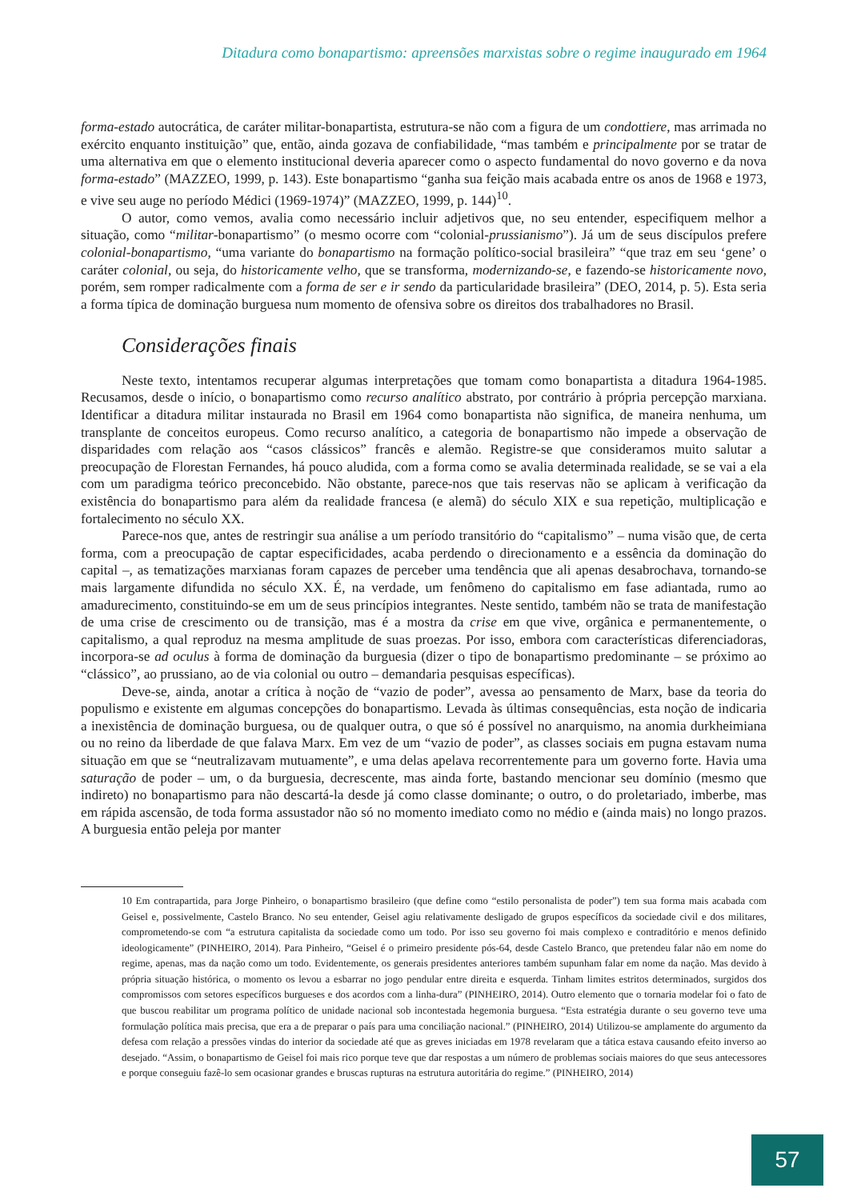Ditadura como bonapartismo: apreensões marxistas sobre o regime inaugurado em 1964
forma-estado autocrática, de caráter militar-bonapartista, estrutura-se não com a figura de um condottiere, mas arrimada no exército enquanto instituição” que, então, ainda gozava de confiabilidade, “mas também e principalmente por se tratar de uma alternativa em que o elemento institucional deveria aparecer como o aspecto fundamental do novo governo e da nova forma-estado” (MAZZEO, 1999, p. 143). Este bonapartismo “ganha sua feição mais acabada entre os anos de 1968 e 1973, e vive seu auge no período Médici (1969-1974)” (MAZZEO, 1999, p. 144)<sup>10</sup>.
O autor, como vemos, avalia como necessário incluir adjetivos que, no seu entender, especifiquem melhor a situação, como “militar-bonapartismo” (o mesmo ocorre com “colonial-prussianismo”). Já um de seus discípulos prefere colonial-bonapartismo, “uma variante do bonapartismo na formação político-social brasileira” “que traz em seu ‘gene’ o caráter colonial, ou seja, do historicamente velho, que se transforma, modernizando-se, e fazendo-se historicamente novo, porém, sem romper radicalmente com a forma de ser e ir sendo da particularidade brasileira” (DEO, 2014, p. 5). Esta seria a forma típica de dominação burguesa num momento de ofensiva sobre os direitos dos trabalhadores no Brasil.
Considerações finais
Neste texto, intentamos recuperar algumas interpretações que tomam como bonapartista a ditadura 1964-1985. Recusamos, desde o início, o bonapartismo como recurso analítico abstrato, por contrário à própria percepção marxiana. Identificar a ditadura militar instaurada no Brasil em 1964 como bonapartista não significa, de maneira nenhuma, um transplante de conceitos europeus. Como recurso analítico, a categoria de bonapartismo não impede a observação de disparidades com relação aos “casos clássicos” francês e alemão. Registre-se que consideramos muito salutar a preocupação de Florestan Fernandes, há pouco aludida, com a forma como se avalia determinada realidade, se se vai a ela com um paradigma teórico preconcebido. Não obstante, parece-nos que tais reservas não se aplicam à verificação da existência do bonapartismo para além da realidade francesa (e alemã) do século XIX e sua repetição, multiplicação e fortalecimento no século XX.
Parece-nos que, antes de restringir sua análise a um período transitório do “capitalismo” – numa visão que, de certa forma, com a preocupação de captar especificidades, acaba perdendo o direcionamento e a essência da dominação do capital –, as tematizações marxianas foram capazes de perceber uma tendência que ali apenas desabrochava, tornando-se mais largamente difundida no século XX. É, na verdade, um fenômeno do capitalismo em fase adiantada, rumo ao amadurecimento, constituindo-se em um de seus princípios integrantes. Neste sentido, também não se trata de manifestação de uma crise de crescimento ou de transição, mas é a mostra da crise em que vive, orgânica e permanentemente, o capitalismo, a qual reproduz na mesma amplitude de suas proezas. Por isso, embora com características diferenciadoras, incorpora-se ad oculus à forma de dominação da burguesia (dizer o tipo de bonapartismo predominante – se próximo ao “clássico”, ao prussiano, ao de via colonial ou outro – demandaria pesquisas específicas).
Deve-se, ainda, anotar a crítica à noção de “vazio de poder”, avessa ao pensamento de Marx, base da teoria do populismo e existente em algumas concepções do bonapartismo. Levada às últimas consequências, esta noção de indicaria a inexistência de dominação burguesa, ou de qualquer outra, o que só é possível no anarquismo, na anomia durkheimiana ou no reino da liberdade de que falava Marx. Em vez de um “vazio de poder”, as classes sociais em pugna estavam numa situação em que se “neutralizavam mutuamente”, e uma delas apelava recorrentemente para um governo forte. Havia uma saturação de poder – um, o da burguesia, decrescente, mas ainda forte, bastando mencionar seu domínio (mesmo que indireto) no bonapartismo para não descartá-la desde já como classe dominante; o outro, o do proletariado, imberbe, mas em rápida ascensão, de toda forma assustador não só no momento imediato como no médio e (ainda mais) no longo prazos. A burguesia então peleja por manter
10 Em contrapartida, para Jorge Pinheiro, o bonapartismo brasileiro (que define como “estilo personalista de poder”) tem sua forma mais acabada com Geisel e, possivelmente, Castelo Branco. No seu entender, Geisel agiu relativamente desligado de grupos específicos da sociedade civil e dos militares, comprometendo-se com “a estrutura capitalista da sociedade como um todo. Por isso seu governo foi mais complexo e contraditório e menos definido ideologicamente” (PINHEIRO, 2014). Para Pinheiro, “Geisel é o primeiro presidente pós-64, desde Castelo Branco, que pretendeu falar não em nome do regime, apenas, mas da nação como um todo. Evidentemente, os generais presidentes anteriores também supunham falar em nome da nação. Mas devido à própria situação histórica, o momento os levou a esbarrar no jogo pendular entre direita e esquerda. Tinham limites estritos determinados, surgidos dos compromissos com setores específicos burgueses e dos acordos com a linha-dura” (PINHEIRO, 2014). Outro elemento que o tornaria modelar foi o fato de que buscou reabilitar um programa político de unidade nacional sob incontestada hegemonia burguesa. “Esta estratégia durante o seu governo teve uma formulação política mais precisa, que era a de preparar o país para uma conciliação nacional.” (PINHEIRO, 2014) Utilizou-se amplamente do argumento da defesa com relação a pressões vindas do interior da sociedade até que as greves iniciadas em 1978 revelaram que a tática estava causando efeito inverso ao desejado. “Assim, o bonapartismo de Geisel foi mais rico porque teve que dar respostas a um número de problemas sociais maiores do que seus antecessores e porque conseguiu fazê-lo sem ocasionar grandes e bruscas rupturas na estrutura autoritária do regime.” (PINHEIRO, 2014)
57